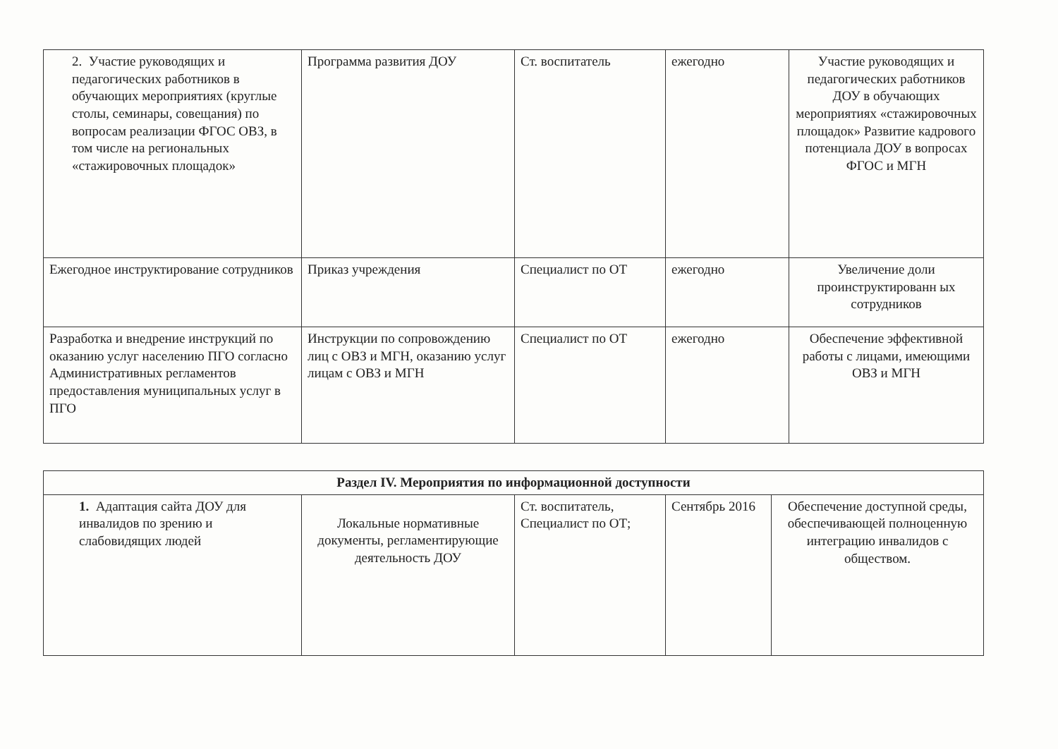| 2. Участие руководящих и педагогических работников в обучающих мероприятиях (круглые столы, семинары, совещания) по вопросам реализации ФГОС ОВЗ, в том числе на региональных «стажировочных площадок» | Программа развития ДОУ | Ст. воспитатель | ежегодно | Участие руководящих и педагогических работников ДОУ в обучающих мероприятиях «стажировочных площадок» Развитие кадрового потенциала ДОУ в вопросах ФГОС и МГН |
| Ежегодное инструктирование сотрудников | Приказ учреждения | Специалист по ОТ | ежегодно | Увеличение доли проинструктированн ых сотрудников |
| Разработка и внедрение инструкций по оказанию услуг населению ПГО согласно Административных регламентов предоставления муниципальных услуг в ПГО | Инструкции по сопровождению лиц с ОВЗ и МГН, оказанию услуг лицам с ОВЗ и МГН | Специалист по ОТ | ежегодно | Обеспечение эффективной работы с лицами, имеющими ОВЗ и МГН |
| Раздел IV. Мероприятия по информационной доступности | | | | |
| 1. Адаптация сайта ДОУ для инвалидов по зрению и слабовидящих людей | Локальные нормативные документы, регламентирующие деятельность ДОУ | Ст. воспитатель, Специалист по ОТ; | Сентябрь 2016 | Обеспечение доступной среды, обеспечивающей полноценную интеграцию инвалидов с обществом. |